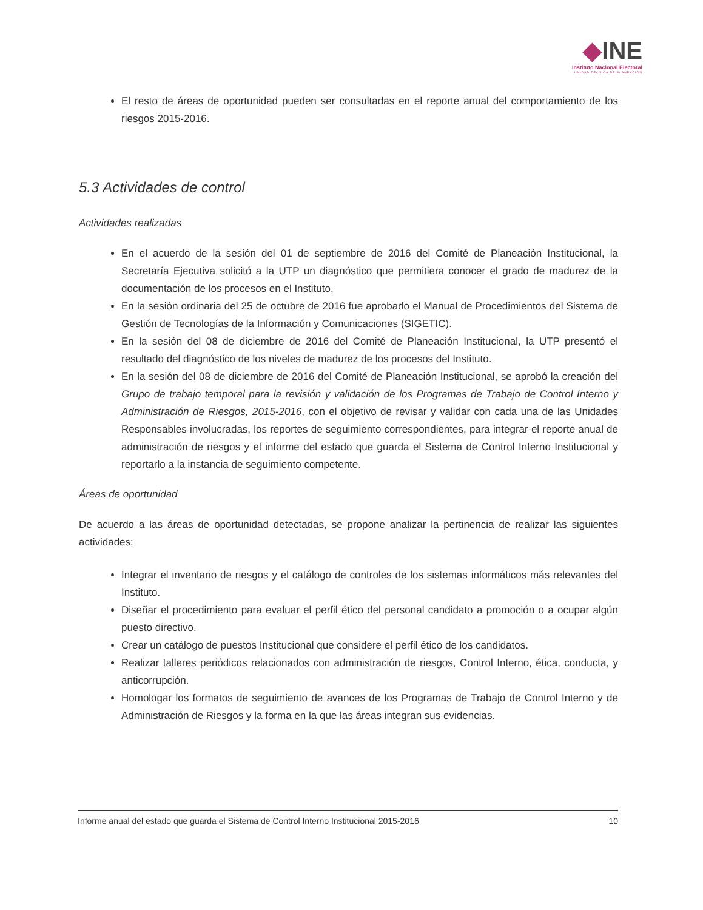◆INE
Instituto Nacional Electoral
UNIDAD TÉCNICA DE PLANEACIÓN
El resto de áreas de oportunidad pueden ser consultadas en el reporte anual del comportamiento de los riesgos 2015-2016.
5.3 Actividades de control
Actividades realizadas
En el acuerdo de la sesión del 01 de septiembre de 2016 del Comité de Planeación Institucional, la Secretaría Ejecutiva solicitó a la UTP un diagnóstico que permitiera conocer el grado de madurez de la documentación de los procesos en el Instituto.
En la sesión ordinaria del 25 de octubre de 2016 fue aprobado el Manual de Procedimientos del Sistema de Gestión de Tecnologías de la Información y Comunicaciones (SIGETIC).
En la sesión del 08 de diciembre de 2016 del Comité de Planeación Institucional, la UTP presentó el resultado del diagnóstico de los niveles de madurez de los procesos del Instituto.
En la sesión del 08 de diciembre de 2016 del Comité de Planeación Institucional, se aprobó la creación del Grupo de trabajo temporal para la revisión y validación de los Programas de Trabajo de Control Interno y Administración de Riesgos, 2015-2016, con el objetivo de revisar y validar con cada una de las Unidades Responsables involucradas, los reportes de seguimiento correspondientes, para integrar el reporte anual de administración de riesgos y el informe del estado que guarda el Sistema de Control Interno Institucional y reportarlo a la instancia de seguimiento competente.
Áreas de oportunidad
De acuerdo a las áreas de oportunidad detectadas, se propone analizar la pertinencia de realizar las siguientes actividades:
Integrar el inventario de riesgos y el catálogo de controles de los sistemas informáticos más relevantes del Instituto.
Diseñar el procedimiento para evaluar el perfil ético del personal candidato a promoción o a ocupar algún puesto directivo.
Crear un catálogo de puestos Institucional que considere el perfil ético de los candidatos.
Realizar talleres periódicos relacionados con administración de riesgos, Control Interno, ética, conducta, y anticorrupción.
Homologar los formatos de seguimiento de avances de los Programas de Trabajo de Control Interno y de Administración de Riesgos y la forma en la que las áreas integran sus evidencias.
Informe anual del estado que guarda el Sistema de Control Interno Institucional 2015-2016 10